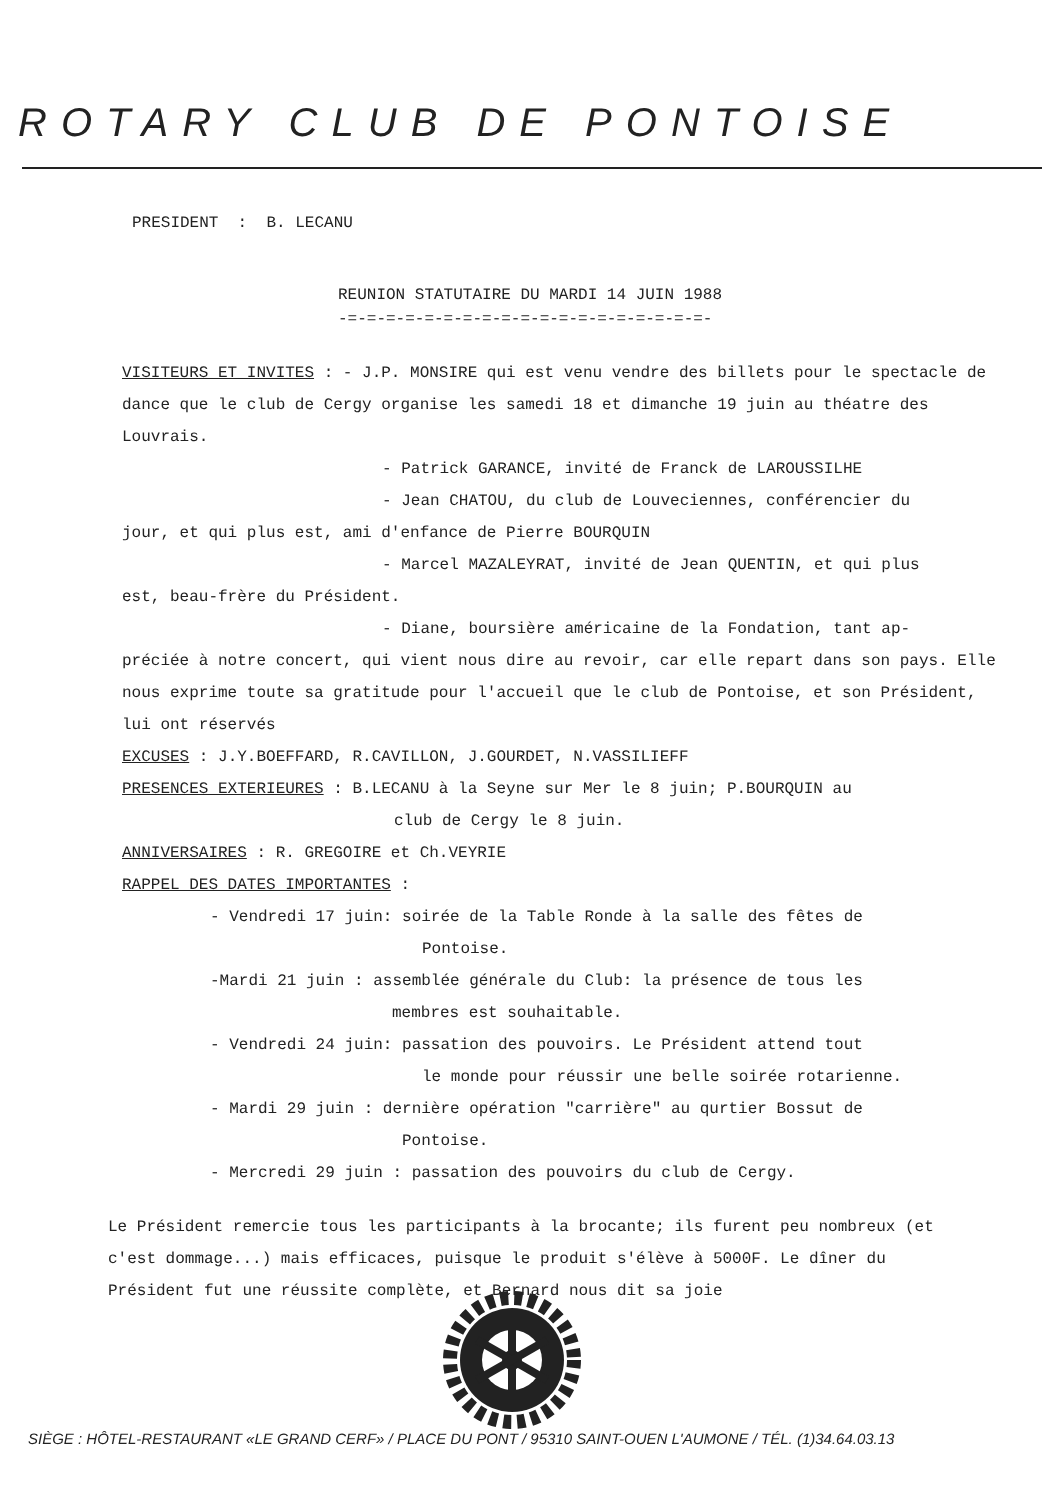ROTARY CLUB DE PONTOISE
PRESIDENT : B. LECANU
REUNION STATUTAIRE DU MARDI 14 JUIN 1988
-=-=-=-=-=-=-=-=-=-=-=-=-=-=-=-=-=-=-=-
VISITEURS ET INVITES : - J.P. MONSIRE qui est venu vendre des billets pour le spectacle de dance que le club de Cergy organise les samedi 18 et dimanche 19 juin au théatre des Louvrais.
- Patrick GARANCE, invité de Franck de LAROUSSILHE
- Jean CHATOU, du club de Louveciennes, conférencier du
jour, et qui plus est, ami d'enfance de Pierre BOURQUIN
- Marcel MAZALEYRAT, invité de Jean QUENTIN, et qui plus
est, beau-frère du Président.
- Diane, boursière américaine de la Fondation, tant ap-
préciée à notre concert, qui vient nous dire au revoir, car elle repart dans son pays. Elle nous exprime toute sa gratitude pour l'accueil que le club de Pontoise, et son Président, lui ont réservés
EXCUSES : J.Y.BOEFFARD, R.CAVILLON, J.GOURDET, N.VASSILIEFF
PRESENCES EXTERIEURES : B.LECANU à la Seyne sur Mer le 8 juin; P.BOURQUIN au
club de Cergy le 8 juin.
ANNIVERSAIRES : R. GREGOIRE et Ch.VEYRIE
RAPPEL DES DATES IMPORTANTES :
- Vendredi 17 juin: soirée de la Table Ronde à la salle des fêtes de
Pontoise.
-Mardi 21 juin : assemblée générale du Club: la présence de tous les
membres est souhaitable.
- Vendredi 24 juin: passation des pouvoirs. Le Président attend tout
le monde pour réussir une belle soirée rotarienne.
- Mardi 29 juin : dernière opération "carrière" au qurtier Bossut de
Pontoise.
- Mercredi 29 juin : passation des pouvoirs du club de Cergy.
Le Président remercie tous les participants à la brocante; ils furent peu nombreux (et c'est dommage...) mais efficaces, puisque le produit s'élève à 5000F. Le dîner du Président fut une réussite complète, et Bernard nous dit sa joie
SIÈGE : HÔTEL-RESTAURANT «LE GRAND CERF» / PLACE DU PONT / 95310 SAINT-OUEN L'AUMONE / TÉL. (1)34.64.03.13